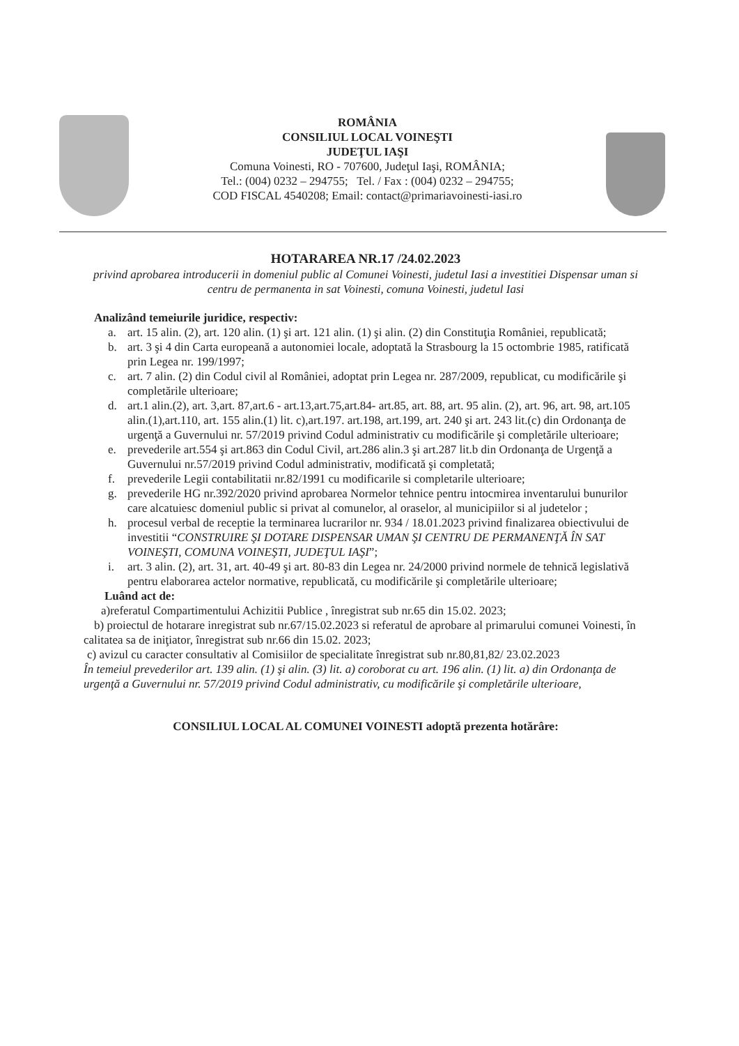ROMÂNIA
CONSILIUL LOCAL VOINEŞTI
JUDEŢUL IAŞI
Comuna Voinesti, RO - 707600, Judeţul Iaşi, ROMÂNIA;
Tel.: (004) 0232 – 294755; Tel. / Fax : (004) 0232 – 294755;
COD FISCAL 4540208; Email: contact@primariavoinesti-iasi.ro
HOTARAREA NR.17 /24.02.2023
privind aprobarea introducerii in domeniul public al Comunei Voinesti, judetul Iasi a investitiei Dispensar uman si centru de permanenta in sat Voinesti, comuna Voinesti, judetul Iasi
Analizând temeiurile juridice, respectiv:
a. art. 15 alin. (2), art. 120 alin. (1) şi art. 121 alin. (1) şi alin. (2) din Constituţia României, republicată;
b. art. 3 şi 4 din Carta europeană a autonomiei locale, adoptată la Strasbourg la 15 octombrie 1985, ratificată prin Legea nr. 199/1997;
c. art. 7 alin. (2) din Codul civil al României, adoptat prin Legea nr. 287/2009, republicat, cu modificările şi completările ulterioare;
d. art.1 alin.(2), art. 3,art. 87,art.6 - art.13,art.75,art.84- art.85, art. 88, art. 95 alin. (2), art. 96, art. 98, art.105 alin.(1),art.110, art. 155 alin.(1) lit. c),art.197. art.198, art.199, art. 240 şi art. 243 lit.(c) din Ordonanţa de urgenţă a Guvernului nr. 57/2019 privind Codul administrativ cu modificările şi completările ulterioare;
e. prevederile art.554 şi art.863 din Codul Civil, art.286 alin.3 şi art.287 lit.b din Ordonanţa de Urgenţă a Guvernului nr.57/2019 privind Codul administrativ, modificată şi completată;
f. prevederile Legii contabilitatii nr.82/1991 cu modificarile si completarile ulterioare;
g. prevederile HG nr.392/2020 privind aprobarea Normelor tehnice pentru intocmirea inventarului bunurilor care alcatuiesc domeniul public si privat al comunelor, al oraselor, al municipiilor si al judetelor ;
h. procesul verbal de receptie la terminarea lucrarilor nr. 934 / 18.01.2023 privind finalizarea obiectivului de investitii “CONSTRUIRE ŞI DOTARE DISPENSAR UMAN ŞI CENTRU DE PERMANENŢĂ ÎN SAT VOINEŞTI, COMUNA VOINEŞTI, JUDEŢUL IAŞI”;
i. art. 3 alin. (2), art. 31, art. 40-49 şi art. 80-83 din Legea nr. 24/2000 privind normele de tehnică legislativă pentru elaborarea actelor normative, republicată, cu modificările şi completările ulterioare;
Luând act de:
a)referatul Compartimentului Achizitii Publice , înregistrat sub nr.65 din 15.02. 2023;
b) proiectul de hotarare inregistrat sub nr.67/15.02.2023 si referatul de aprobare al primarului comunei Voinesti, în calitatea sa de iniţiator, înregistrat sub nr.66 din 15.02. 2023;
c) avizul cu caracter consultativ al Comisiilor de specialitate înregistrat sub nr.80,81,82/ 23.02.2023
În temeiul prevederilor art. 139 alin. (1) şi alin. (3) lit. a) coroborat cu art. 196 alin. (1) lit. a) din Ordonanţa de urgenţă a Guvernului nr. 57/2019 privind Codul administrativ, cu modificările şi completările ulterioare,
CONSILIUL LOCAL AL COMUNEI VOINESTI adoptă prezenta hotărâre: